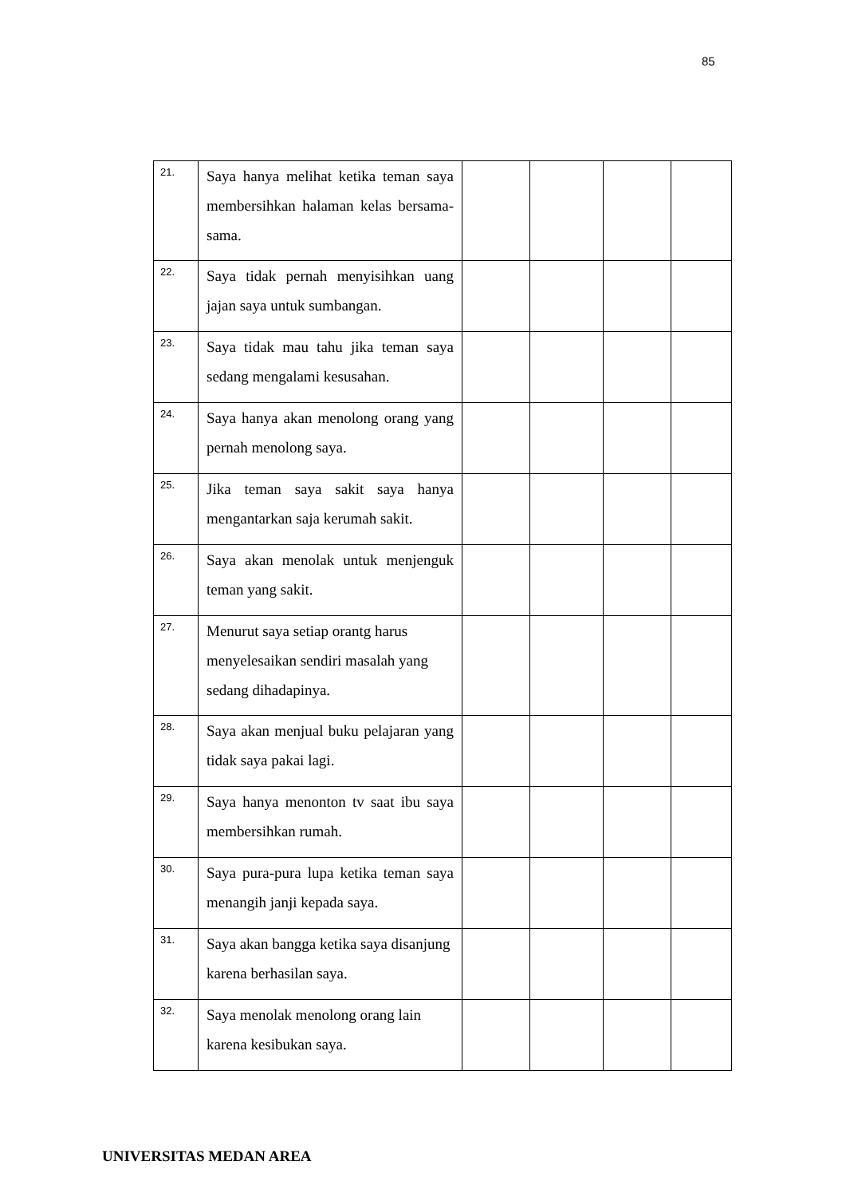85
| 21. | Saya hanya melihat ketika teman saya membersihkan halaman kelas bersama-sama. | | | | |
| 22. | Saya tidak pernah menyisihkan uang jajan saya untuk sumbangan. | | | | |
| 23. | Saya tidak mau tahu jika teman saya sedang mengalami kesusahan. | | | | |
| 24. | Saya hanya akan menolong orang yang pernah menolong saya. | | | | |
| 25. | Jika teman saya sakit saya hanya mengantarkan saja kerumah sakit. | | | | |
| 26. | Saya akan menolak untuk menjenguk teman yang sakit. | | | | |
| 27. | Menurut saya setiap orantg harus menyelesaikan sendiri masalah yang sedang dihadapinya. | | | | |
| 28. | Saya akan menjual buku pelajaran yang tidak saya pakai lagi. | | | | |
| 29. | Saya hanya menonton tv saat ibu saya membersihkan rumah. | | | | |
| 30. | Saya pura-pura lupa ketika teman saya menangih janji kepada saya. | | | | |
| 31. | Saya akan bangga ketika saya disanjung karena berhasilan saya. | | | | |
| 32. | Saya menolak menolong orang lain karena kesibukan saya. | | | | |
UNIVERSITAS MEDAN AREA